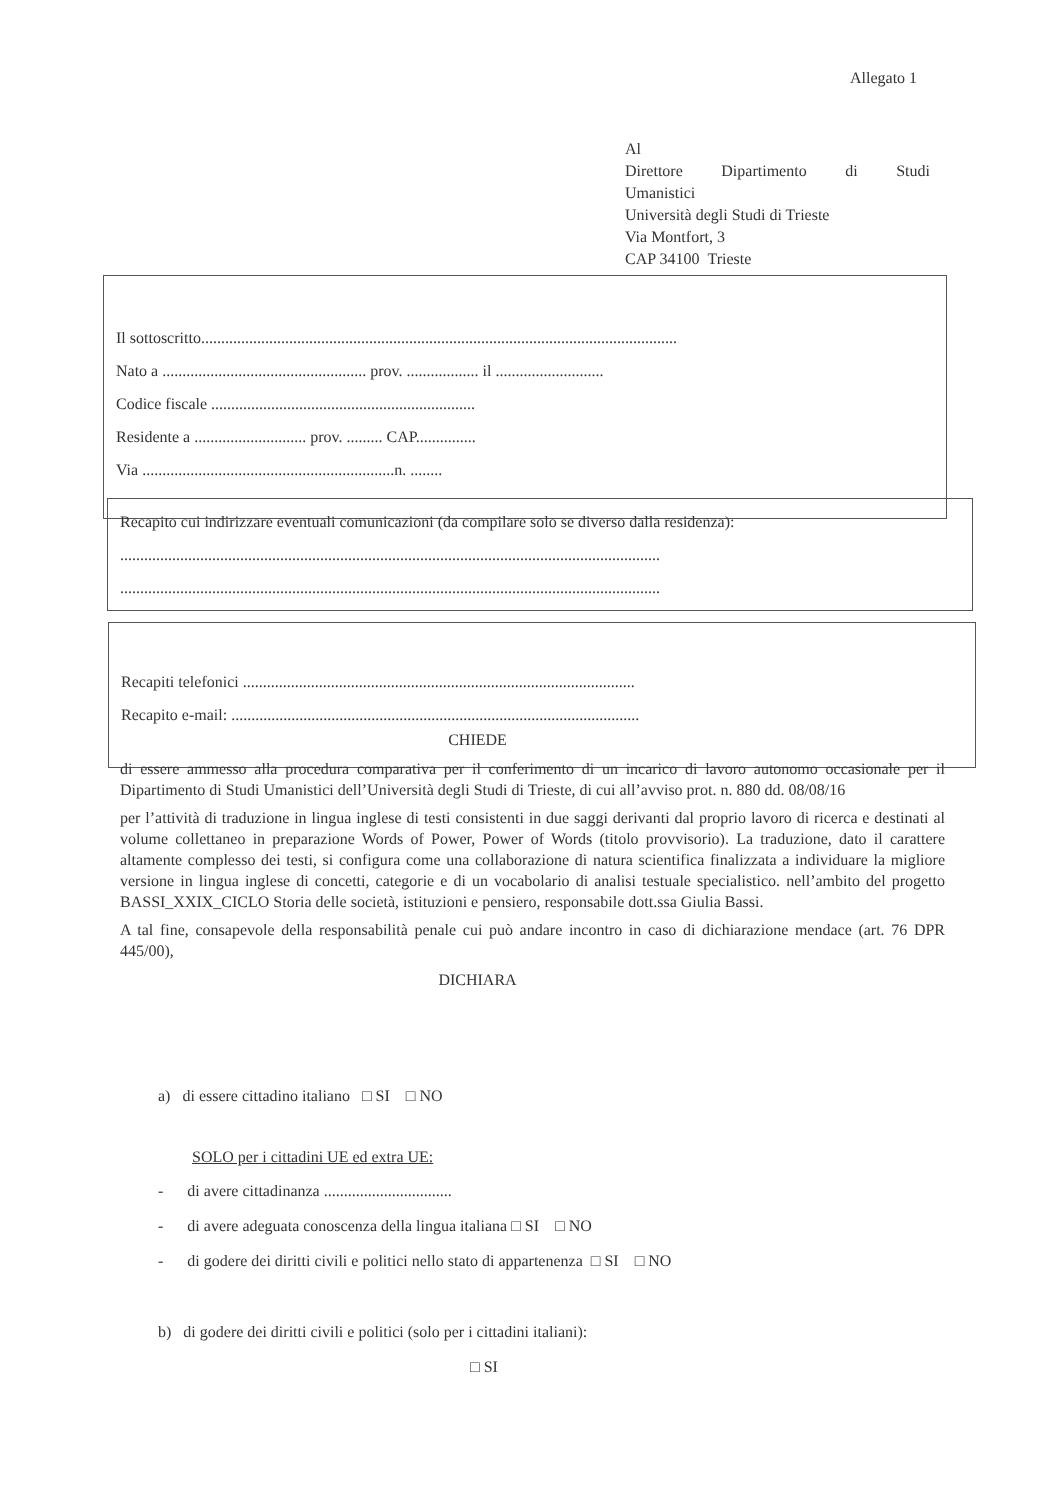Allegato 1
Al
Direttore Dipartimento di Studi
Umanistici
Università degli Studi di Trieste
Via Montfort, 3
CAP 34100 Trieste
Il sottoscritto.......................................................................................................................
Nato a ................................................... prov. .................. il ...........................
Codice fiscale ..................................................................
Residente a ............................ prov. ......... CAP...............
Via ...............................................................n. ........
Recapito cui indirizzare eventuali comunicazioni (da compilare solo se diverso dalla residenza):
.......................................................................................................................................
.......................................................................................................................................
Recapiti telefonici ..................................................................................................
Recapito e-mail: ......................................................................................................
CHIEDE
di essere ammesso alla procedura comparativa per il conferimento di un incarico di lavoro autonomo occasionale per il Dipartimento di Studi Umanistici dell’Università degli Studi di Trieste, di cui all’avviso prot. n. 880 dd. 08/08/16
per l’attività di traduzione in lingua inglese di testi consistenti in due saggi derivanti dal proprio lavoro di ricerca e destinati al volume collettaneo in preparazione Words of Power, Power of Words (titolo provvisorio). La traduzione, dato il carattere altamente complesso dei testi, si configura come una collaborazione di natura scientifica finalizzata a individuare la migliore versione in lingua inglese di concetti, categorie e di un vocabolario di analisi testuale specialistico. nell’ambito del progetto BASSI_XXIX_CICLO Storia delle società, istituzioni e pensiero, responsabile dott.ssa Giulia Bassi.
A tal fine, consapevole della responsabilità penale cui può andare incontro in caso di dichiarazione mendace (art. 76 DPR 445/00),
DICHIARA
a) di essere cittadino italiano □ SI □ NO
SOLO per i cittadini UE ed extra UE:
- di avere cittadinanza ................................
- di avere adeguata conoscenza della lingua italiana □ SI □ NO
- di godere dei diritti civili e politici nello stato di appartenenza □ SI □ NO
b) di godere dei diritti civili e politici (solo per i cittadini italiani):
□ SI